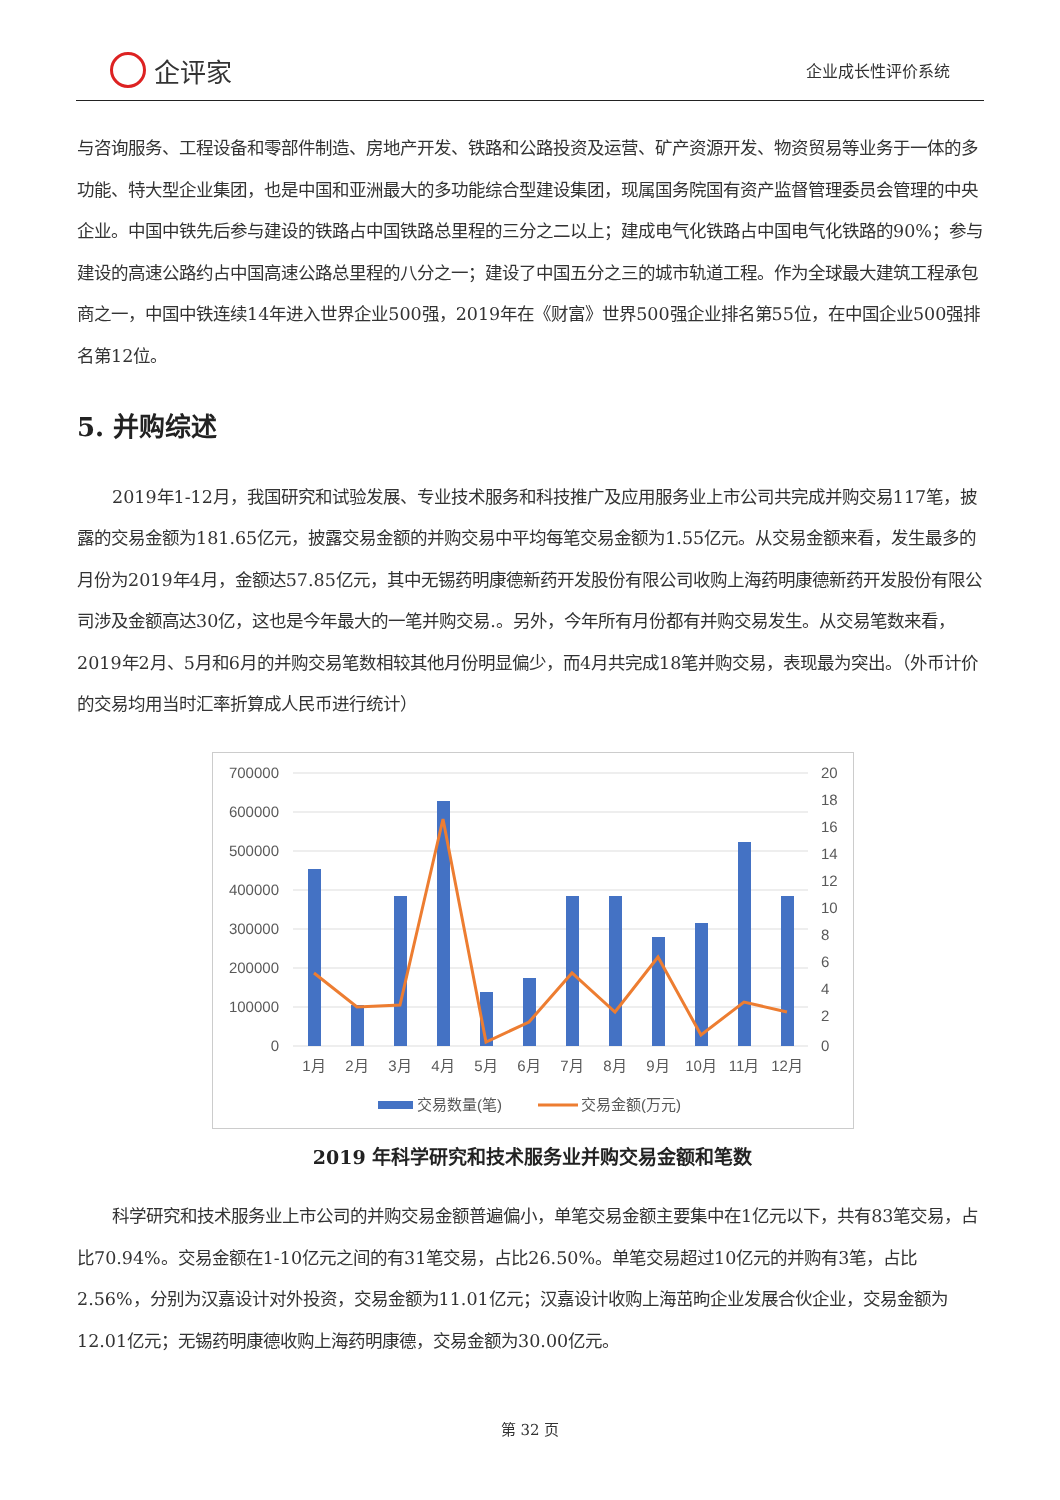企评家
企业成长性评价系统
与咨询服务、工程设备和零部件制造、房地产开发、铁路和公路投资及运营、矿产资源开发、物资贸易等业务于一体的多功能、特大型企业集团，也是中国和亚洲最大的多功能综合型建设集团，现属国务院国有资产监督管理委员会管理的中央企业。中国中铁先后参与建设的铁路占中国铁路总里程的三分之二以上；建成电气化铁路占中国电气化铁路的90%；参与建设的高速公路约占中国高速公路总里程的八分之一；建设了中国五分之三的城市轨道工程。作为全球最大建筑工程承包商之一，中国中铁连续14年进入世界企业500强，2019年在《财富》世界500强企业排名第55位，在中国企业500强排名第12位。
5. 并购综述
2019年1-12月，我国研究和试验发展、专业技术服务和科技推广及应用服务业上市公司共完成并购交易117笔，披露的交易金额为181.65亿元，披露交易金额的并购交易中平均每笔交易金额为1.55亿元。从交易金额来看，发生最多的月份为2019年4月，金额达57.85亿元，其中无锡药明康德新药开发股份有限公司收购上海药明康德新药开发股份有限公司涉及金额高达30亿，这也是今年最大的一笔并购交易.。另外，今年所有月份都有并购交易发生。从交易笔数来看，2019年2月、5月和6月的并购交易笔数相较其他月份明显偏少，而4月共完成18笔并购交易，表现最为突出。（外币计价的交易均用当时汇率折算成人民币进行统计）
700000
600000
500000
400000
300000
200000
100000
0
20
18
16
14
12
10
8
6
4
2
0
1月
2月
3月
4月
5月
6月
7月
8月
9月
10月
11月
12月
交易数量(笔)
交易金额(万元)
2019 年科学研究和技术服务业并购交易金额和笔数
科学研究和技术服务业上市公司的并购交易金额普遍偏小，单笔交易金额主要集中在1亿元以下，共有83笔交易，占比70.94%。交易金额在1-10亿元之间的有31笔交易，占比26.50%。单笔交易超过10亿元的并购有3笔，占比2.56%，分别为汉嘉设计对外投资，交易金额为11.01亿元；汉嘉设计收购上海茁昫企业发展合伙企业，交易金额为12.01亿元；无锡药明康德收购上海药明康德，交易金额为30.00亿元。
第 32 页